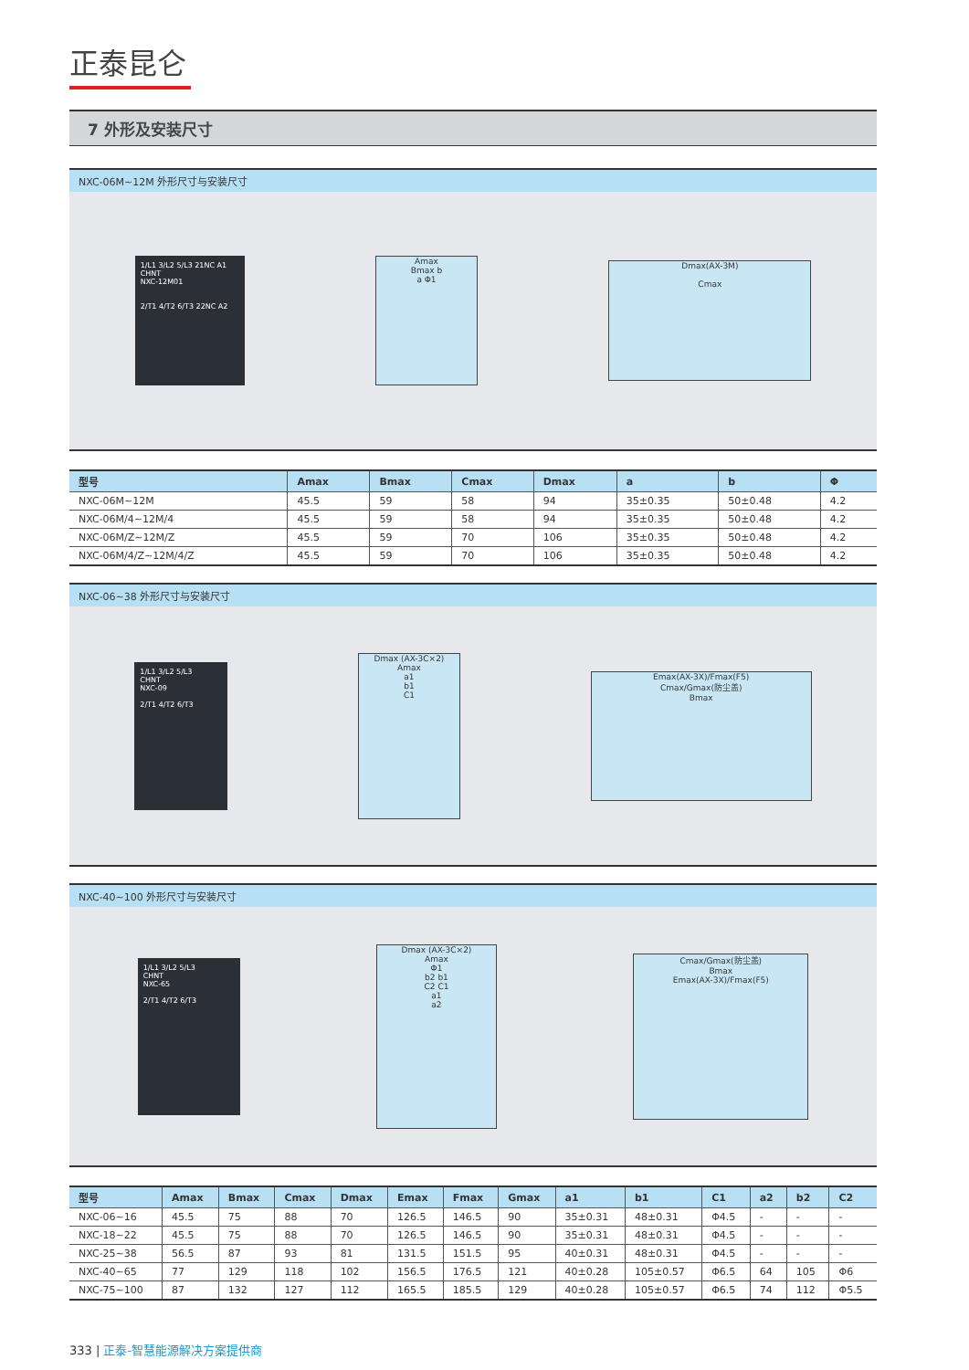正泰昆仑
7 外形及安装尺寸
NXC-06M~12M 外形尺寸与安装尺寸
1/L1 3/L2 5/L3 21NC A1
CHNT
NXC-12M01
2/T1 4/T2 6/T3 22NC A2
Amax
Bmax b
a Φ1
Dmax(AX-3M)
Cmax
| 型号 | Amax | Bmax | Cmax | Dmax | a | b | Φ |
| --- | --- | --- | --- | --- | --- | --- | --- |
| NXC-06M~12M | 45.5 | 59 | 58 | 94 | 35±0.35 | 50±0.48 | 4.2 |
| NXC-06M/4~12M/4 | 45.5 | 59 | 58 | 94 | 35±0.35 | 50±0.48 | 4.2 |
| NXC-06M/Z~12M/Z | 45.5 | 59 | 70 | 106 | 35±0.35 | 50±0.48 | 4.2 |
| NXC-06M/4/Z~12M/4/Z | 45.5 | 59 | 70 | 106 | 35±0.35 | 50±0.48 | 4.2 |
NXC-06~38 外形尺寸与安装尺寸
1/L1 3/L2 5/L3
CHNT
NXC-09
2/T1 4/T2 6/T3
Dmax (AX-3C×2)
Amax
a1
b1
C1
Emax(AX-3X)/Fmax(F5)
Cmax/Gmax(防尘盖)
Bmax
NXC-40~100 外形尺寸与安装尺寸
1/L1 3/L2 5/L3
CHNT
NXC-65
2/T1 4/T2 6/T3
Dmax (AX-3C×2)
Amax
Φ1
b2 b1
C2 C1
a1
a2
Cmax/Gmax(防尘盖)
Bmax
Emax(AX-3X)/Fmax(F5)
| 型号 | Amax | Bmax | Cmax | Dmax | Emax | Fmax | Gmax | a1 | b1 | C1 | a2 | b2 | C2 |
| --- | --- | --- | --- | --- | --- | --- | --- | --- | --- | --- | --- | --- | --- |
| NXC-06~16 | 45.5 | 75 | 88 | 70 | 126.5 | 146.5 | 90 | 35±0.31 | 48±0.31 | Φ4.5 | - | - | - |
| NXC-18~22 | 45.5 | 75 | 88 | 70 | 126.5 | 146.5 | 90 | 35±0.31 | 48±0.31 | Φ4.5 | - | - | - |
| NXC-25~38 | 56.5 | 87 | 93 | 81 | 131.5 | 151.5 | 95 | 40±0.31 | 48±0.31 | Φ4.5 | - | - | - |
| NXC-40~65 | 77 | 129 | 118 | 102 | 156.5 | 176.5 | 121 | 40±0.28 | 105±0.57 | Φ6.5 | 64 | 105 | Φ6 |
| NXC-75~100 | 87 | 132 | 127 | 112 | 165.5 | 185.5 | 129 | 40±0.28 | 105±0.57 | Φ6.5 | 74 | 112 | Φ5.5 |
333 | 正泰-智慧能源解决方案提供商